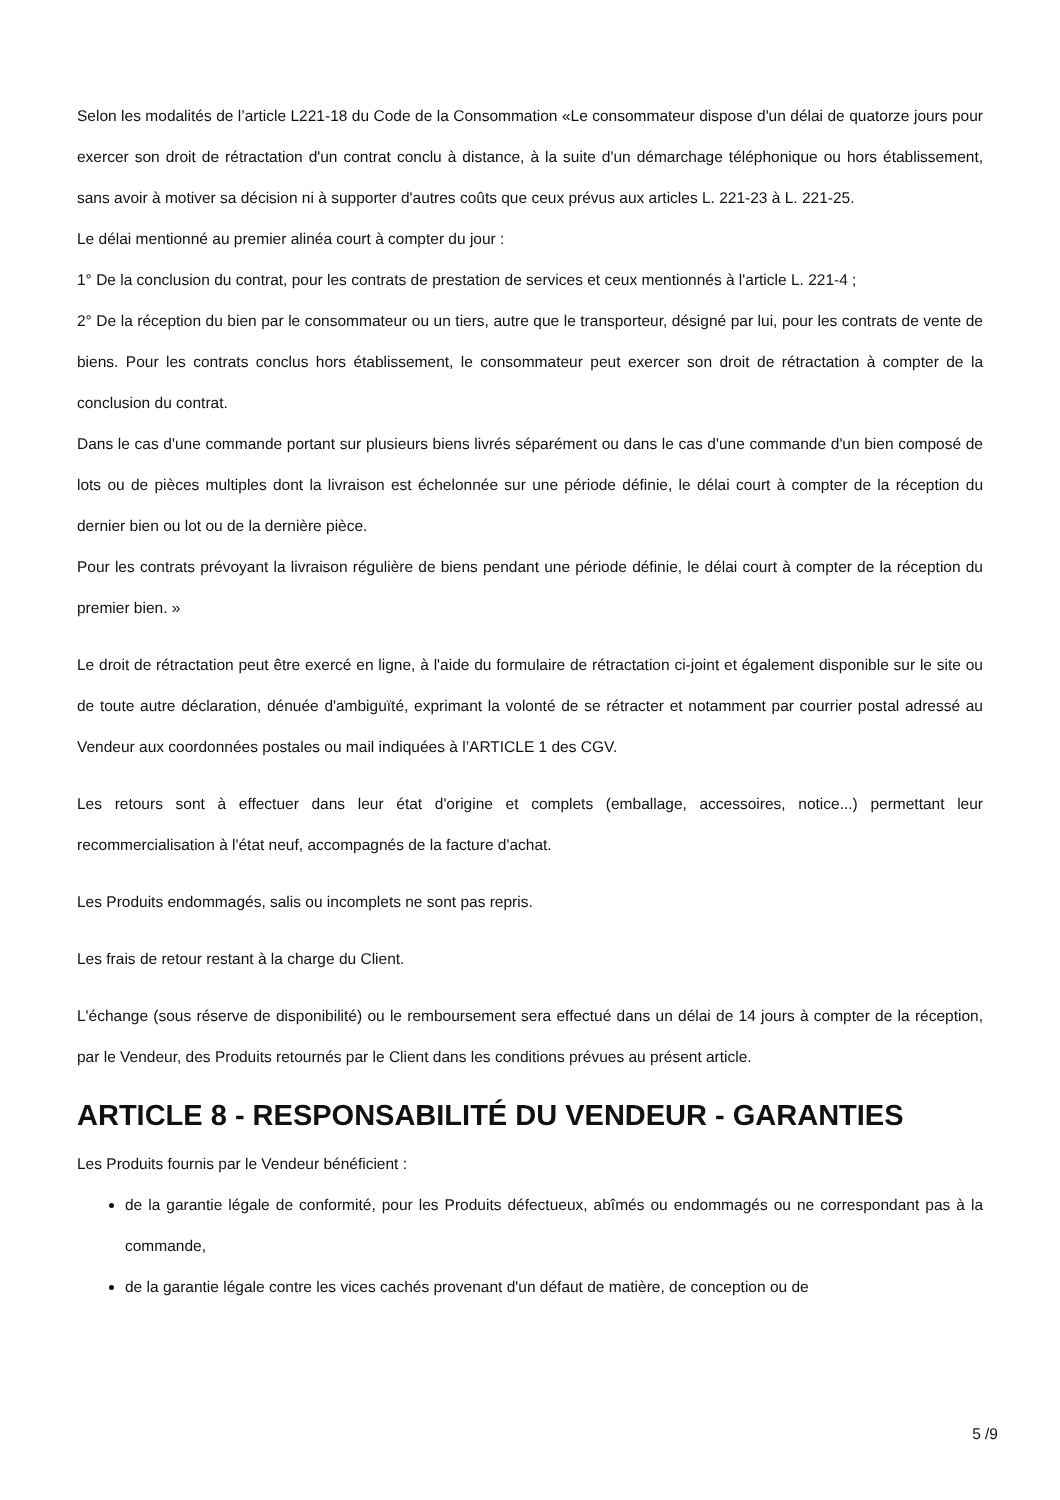Selon les modalités de l’article L221-18 du Code de la Consommation «Le consommateur dispose d'un délai de quatorze jours pour exercer son droit de rétractation d'un contrat conclu à distance, à la suite d'un démarchage téléphonique ou hors établissement, sans avoir à motiver sa décision ni à supporter d'autres coûts que ceux prévus aux articles L. 221-23 à L. 221-25.
Le délai mentionné au premier alinéa court à compter du jour :
1° De la conclusion du contrat, pour les contrats de prestation de services et ceux mentionnés à l'article L. 221-4 ;
2° De la réception du bien par le consommateur ou un tiers, autre que le transporteur, désigné par lui, pour les contrats de vente de biens. Pour les contrats conclus hors établissement, le consommateur peut exercer son droit de rétractation à compter de la conclusion du contrat.
Dans le cas d'une commande portant sur plusieurs biens livrés séparément ou dans le cas d'une commande d'un bien composé de lots ou de pièces multiples dont la livraison est échelonnée sur une période définie, le délai court à compter de la réception du dernier bien ou lot ou de la dernière pièce.
Pour les contrats prévoyant la livraison régulière de biens pendant une période définie, le délai court à compter de la réception du premier bien. »
Le droit de rétractation peut être exercé en ligne, à l'aide du formulaire de rétractation ci-joint et également disponible sur le site ou de toute autre déclaration, dénuée d'ambiguïté, exprimant la volonté de se rétracter et notamment par courrier postal adressé au Vendeur aux coordonnées postales ou mail indiquées à l’ARTICLE 1 des CGV.
Les retours sont à effectuer dans leur état d'origine et complets (emballage, accessoires, notice...) permettant leur recommercialisation à l'état neuf, accompagnés de la facture d'achat.
Les Produits endommagés, salis ou incomplets ne sont pas repris.
Les frais de retour restant à la charge du Client.
L'échange (sous réserve de disponibilité) ou le remboursement sera effectué dans un délai de 14 jours à compter de la réception, par le Vendeur, des Produits retournés par le Client dans les conditions prévues au présent article.
ARTICLE 8 - RESPONSABILITÉ DU VENDEUR - GARANTIES
Les Produits fournis par le Vendeur bénéficient :
de la garantie légale de conformité, pour les Produits défectueux, abîmés ou endommagés ou ne correspondant pas à la commande,
de la garantie légale contre les vices cachés provenant d'un défaut de matière, de conception ou de
5 /9